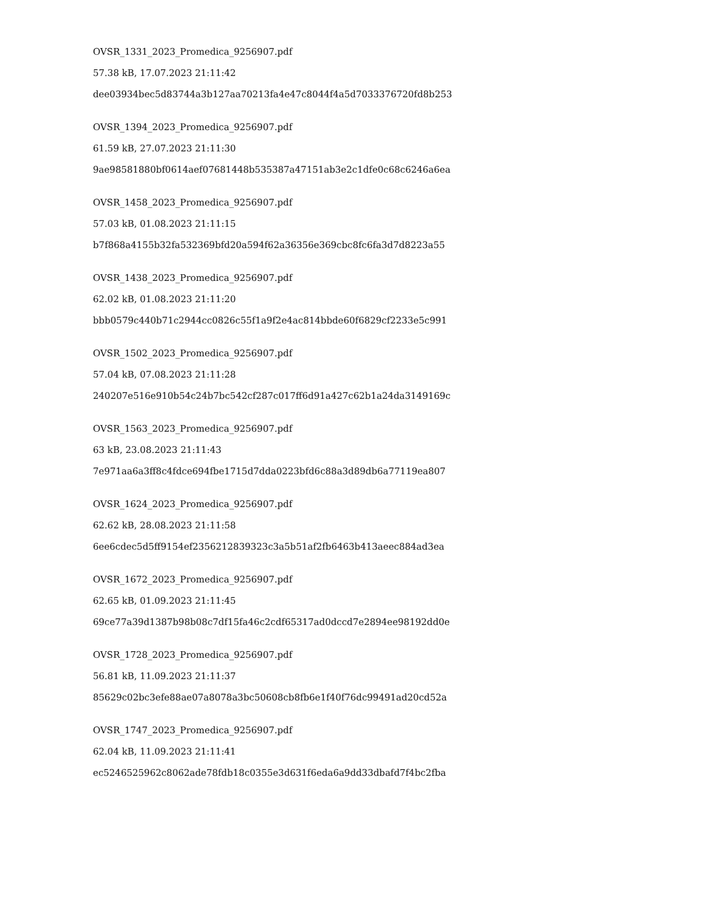OVSR_1331_2023_Promedica_9256907.pdf
57.38 kB, 17.07.2023 21:11:42
dee03934bec5d83744a3b127aa70213fa4e47c8044f4a5d7033376720fd8b253
OVSR_1394_2023_Promedica_9256907.pdf
61.59 kB, 27.07.2023 21:11:30
9ae98581880bf0614aef07681448b535387a47151ab3e2c1dfe0c68c6246a6ea
OVSR_1458_2023_Promedica_9256907.pdf
57.03 kB, 01.08.2023 21:11:15
b7f868a4155b32fa532369bfd20a594f62a36356e369cbc8fc6fa3d7d8223a55
OVSR_1438_2023_Promedica_9256907.pdf
62.02 kB, 01.08.2023 21:11:20
bbb0579c440b71c2944cc0826c55f1a9f2e4ac814bbde60f6829cf2233e5c991
OVSR_1502_2023_Promedica_9256907.pdf
57.04 kB, 07.08.2023 21:11:28
240207e516e910b54c24b7bc542cf287c017ff6d91a427c62b1a24da3149169c
OVSR_1563_2023_Promedica_9256907.pdf
63 kB, 23.08.2023 21:11:43
7e971aa6a3ff8c4fdce694fbe1715d7dda0223bfd6c88a3d89db6a77119ea807
OVSR_1624_2023_Promedica_9256907.pdf
62.62 kB, 28.08.2023 21:11:58
6ee6cdec5d5ff9154ef2356212839323c3a5b51af2fb6463b413aeec884ad3ea
OVSR_1672_2023_Promedica_9256907.pdf
62.65 kB, 01.09.2023 21:11:45
69ce77a39d1387b98b08c7df15fa46c2cdf65317ad0dccd7e2894ee98192dd0e
OVSR_1728_2023_Promedica_9256907.pdf
56.81 kB, 11.09.2023 21:11:37
85629c02bc3efe88ae07a8078a3bc50608cb8fb6e1f40f76dc99491ad20cd52a
OVSR_1747_2023_Promedica_9256907.pdf
62.04 kB, 11.09.2023 21:11:41
ec5246525962c8062ade78fdb18c0355e3d631f6eda6a9dd33dbafd7f4bc2fba